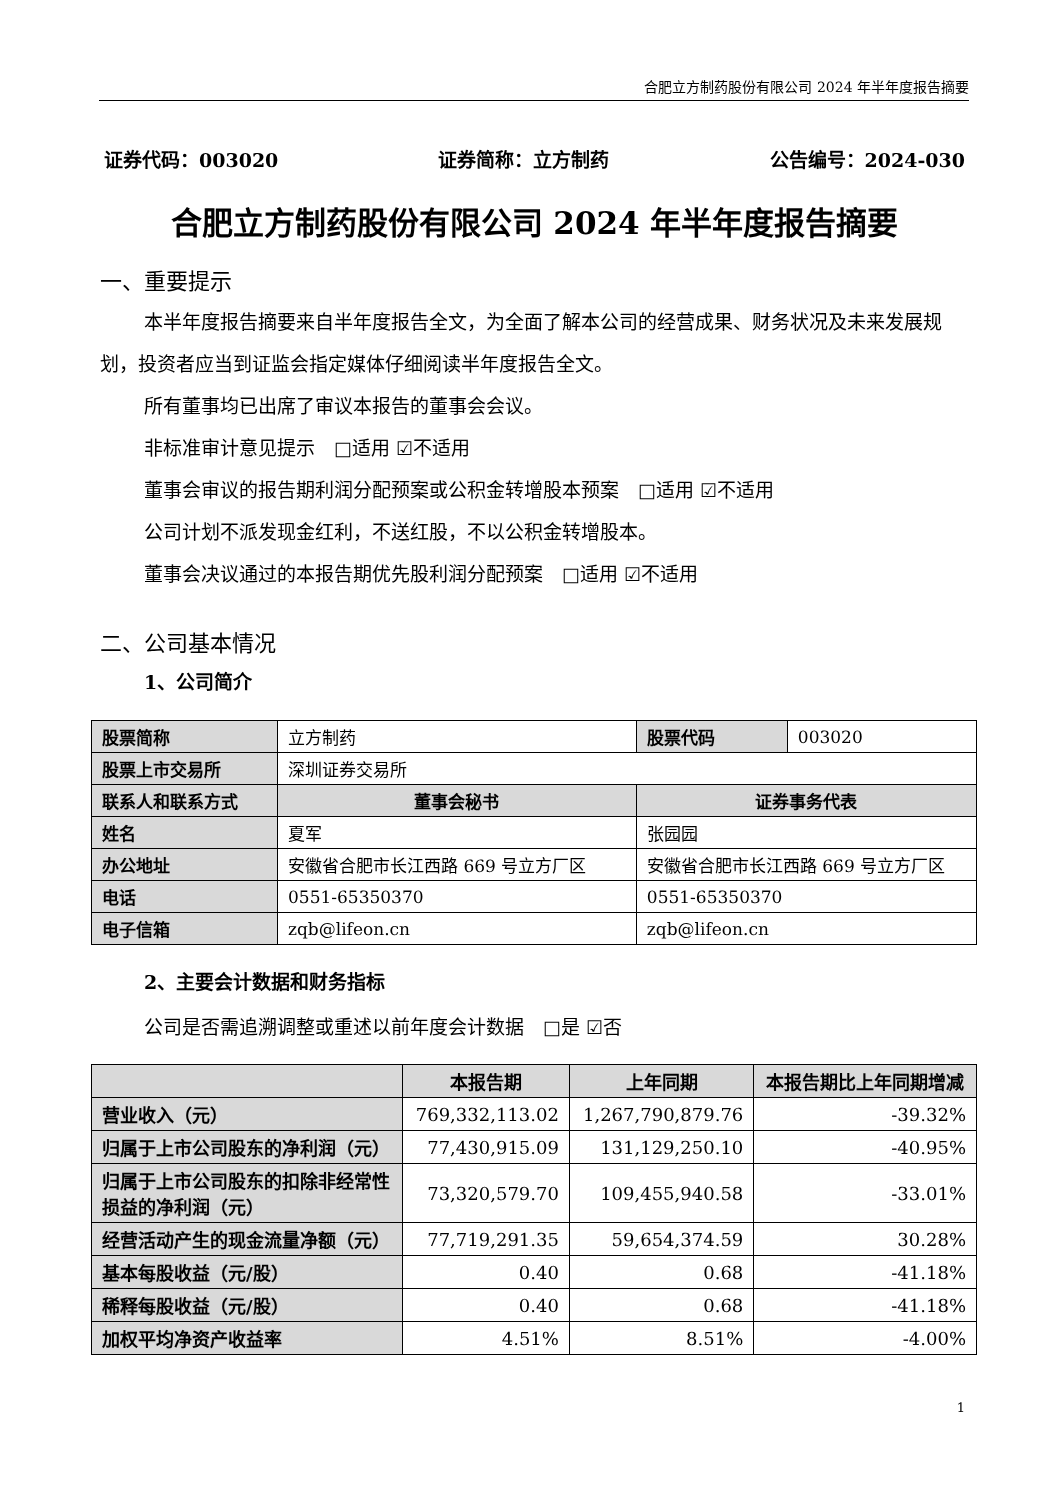合肥立方制药股份有限公司 2024 年半年度报告摘要
证券代码：003020 证券简称：立方制药 公告编号：2024-030
合肥立方制药股份有限公司 2024 年半年度报告摘要
一、重要提示
本半年度报告摘要来自半年度报告全文，为全面了解本公司的经营成果、财务状况及未来发展规划，投资者应当到证监会指定媒体仔细阅读半年度报告全文。
所有董事均已出席了审议本报告的董事会会议。
非标准审计意见提示　□适用 ☑不适用
董事会审议的报告期利润分配预案或公积金转增股本预案　□适用 ☑不适用
公司计划不派发现金红利，不送红股，不以公积金转增股本。
董事会决议通过的本报告期优先股利润分配预案　□适用 ☑不适用
二、公司基本情况
1、公司简介
| 股票简称 | 立方制药 | 股票代码 | 003020 |
| 股票上市交易所 | 深圳证券交易所 | | |
| 联系人和联系方式 | 董事会秘书 | 证券事务代表 | |
| 姓名 | 夏军 | 张园园 | |
| 办公地址 | 安徽省合肥市长江西路 669 号立方厂区 | 安徽省合肥市长江西路 669 号立方厂区 | |
| 电话 | 0551-65350370 | 0551-65350370 | |
| 电子信箱 | zqb@lifeon.cn | zqb@lifeon.cn | |
2、主要会计数据和财务指标
公司是否需追溯调整或重述以前年度会计数据　□是 ☑否
| | 本报告期 | 上年同期 | 本报告期比上年同期增减 |
| --- | --- | --- | --- |
| 营业收入（元） | 769,332,113.02 | 1,267,790,879.76 | -39.32% |
| 归属于上市公司股东的净利润（元） | 77,430,915.09 | 131,129,250.10 | -40.95% |
| 归属于上市公司股东的扣除非经常性损益的净利润（元） | 73,320,579.70 | 109,455,940.58 | -33.01% |
| 经营活动产生的现金流量净额（元） | 77,719,291.35 | 59,654,374.59 | 30.28% |
| 基本每股收益（元/股） | 0.40 | 0.68 | -41.18% |
| 稀释每股收益（元/股） | 0.40 | 0.68 | -41.18% |
| 加权平均净资产收益率 | 4.51% | 8.51% | -4.00% |
1